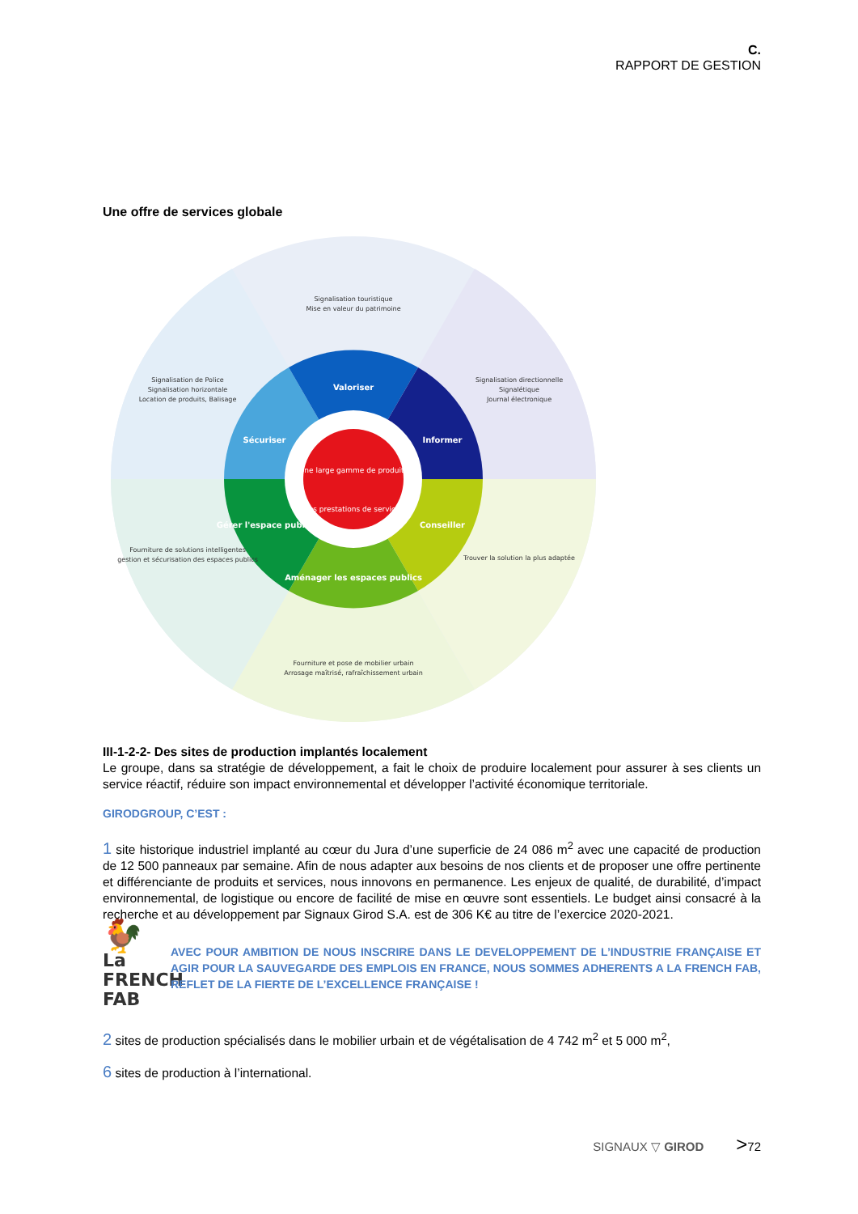C.
RAPPORT DE GESTION
Une offre de services globale
Une large gamme de produits
Des prestations de services
Valoriser
Sécuriser
Informer
Conseiller
Aménager les espaces publics
Gérer l'espace public
Signalisation touristique
Mise en valeur du patrimoine
Signalisation de Police
Signalisation horizontale
Location de produits, Balisage
Signalisation directionnelle
Signalétique
Journal électronique
Trouver la solution la plus adaptée
Fourniture de solutions intelligentes
gestion et sécurisation des espaces publics
Fourniture et pose de mobilier urbain
Arrosage maîtrisé, rafraîchissement urbain
III-1-2-2- Des sites de production implantés localement
Le groupe, dans sa stratégie de développement, a fait le choix de produire localement pour assurer à ses clients un service réactif, réduire son impact environnemental et développer l’activité économique territoriale.
GIRODGROUP, C’EST :
1 site historique industriel implanté au cœur du Jura d’une superficie de 24 086 m<sup>2</sup> avec une capacité de production de 12 500 panneaux par semaine. Afin de nous adapter aux besoins de nos clients et de proposer une offre pertinente et différenciante de produits et services, nous innovons en permanence. Les enjeux de qualité, de durabilité, d’impact environnemental, de logistique ou encore de facilité de mise en œuvre sont essentiels. Le budget ainsi consacré à la recherche et au développement par Signaux Girod S.A. est de 306 K€ au titre de l’exercice 2020-2021.
🐓
La
FRENCH
FAB
AVEC POUR AMBITION DE NOUS INSCRIRE DANS LE DEVELOPPEMENT DE L’INDUSTRIE FRANÇAISE ET AGIR POUR LA SAUVEGARDE DES EMPLOIS EN FRANCE, NOUS SOMMES ADHERENTS A LA FRENCH FAB, REFLET DE LA FIERTE DE L’EXCELLENCE FRANÇAISE !
2 sites de production spécialisés dans le mobilier urbain et de végétalisation de 4 742 m<sup>2</sup> et 5 000 m<sup>2</sup>,
6 sites de production à l’international.
SIGNAUX ▽ GIROD >72